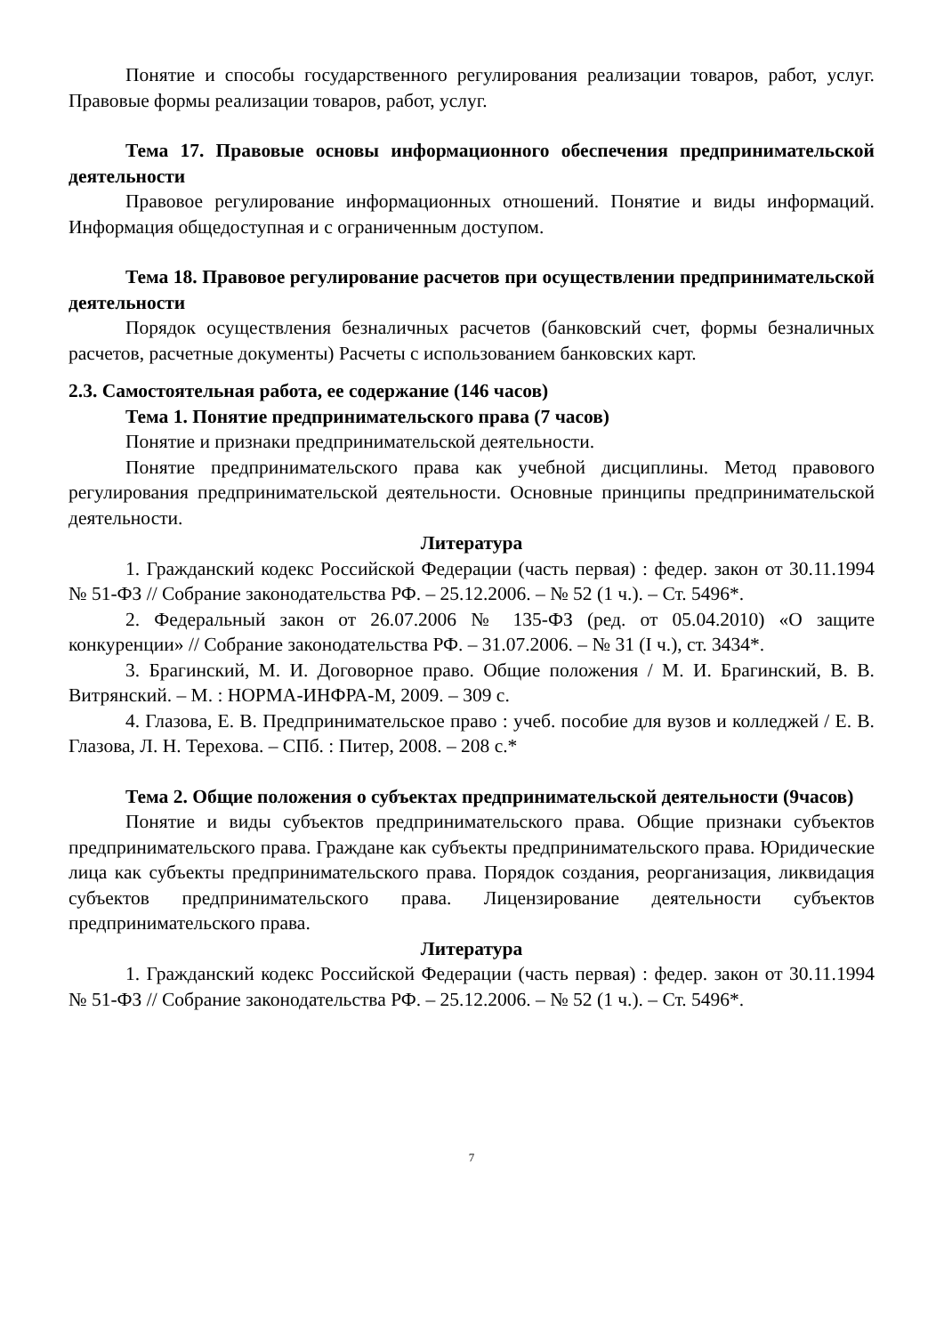Понятие и способы государственного регулирования реализации товаров, работ, услуг. Правовые формы реализации товаров, работ, услуг.
Тема 17. Правовые основы информационного обеспечения предпринимательской деятельности
Правовое регулирование информационных отношений. Понятие и виды информаций. Информация общедоступная и с ограниченным доступом.
Тема 18. Правовое регулирование расчетов при осуществлении предпринимательской деятельности
Порядок осуществления безналичных расчетов (банковский счет, формы безналичных расчетов, расчетные документы) Расчеты с использованием банковских карт.
2.3. Самостоятельная работа, ее содержание (146 часов)
Тема 1. Понятие предпринимательского права (7 часов)
Понятие и признаки предпринимательской деятельности.
Понятие предпринимательского права как учебной дисциплины. Метод правового регулирования предпринимательской деятельности. Основные принципы предпринимательской деятельности.
Литература
1. Гражданский кодекс Российской Федерации (часть первая) : федер. закон от 30.11.1994 № 51-ФЗ // Собрание законодательства РФ. – 25.12.2006. – № 52 (1 ч.). – Ст. 5496*.
2. Федеральный закон от 26.07.2006 № 135-ФЗ (ред. от 05.04.2010) «О защите конкуренции» // Собрание законодательства РФ. – 31.07.2006. – № 31 (I ч.), ст. 3434*.
3. Брагинский, М. И. Договорное право. Общие положения / М. И. Брагинский, В. В. Витрянский. – М. : НОРМА-ИНФРА-М, 2009. – 309 с.
4. Глазова, Е. В. Предпринимательское право : учеб. пособие для вузов и колледжей / Е. В. Глазова, Л. Н. Терехова. – СПб. : Питер, 2008. – 208 с.*
Тема 2. Общие положения о субъектах предпринимательской деятельности (9часов)
Понятие и виды субъектов предпринимательского права. Общие признаки субъектов предпринимательского права. Граждане как субъекты предпринимательского права. Юридические лица как субъекты предпринимательского права. Порядок создания, реорганизация, ликвидация субъектов предпринимательского права. Лицензирование деятельности субъектов предпринимательского права.
Литература
1. Гражданский кодекс Российской Федерации (часть первая) : федер. закон от 30.11.1994 № 51-ФЗ // Собрание законодательства РФ. – 25.12.2006. – № 52 (1 ч.). – Ст. 5496*.
7